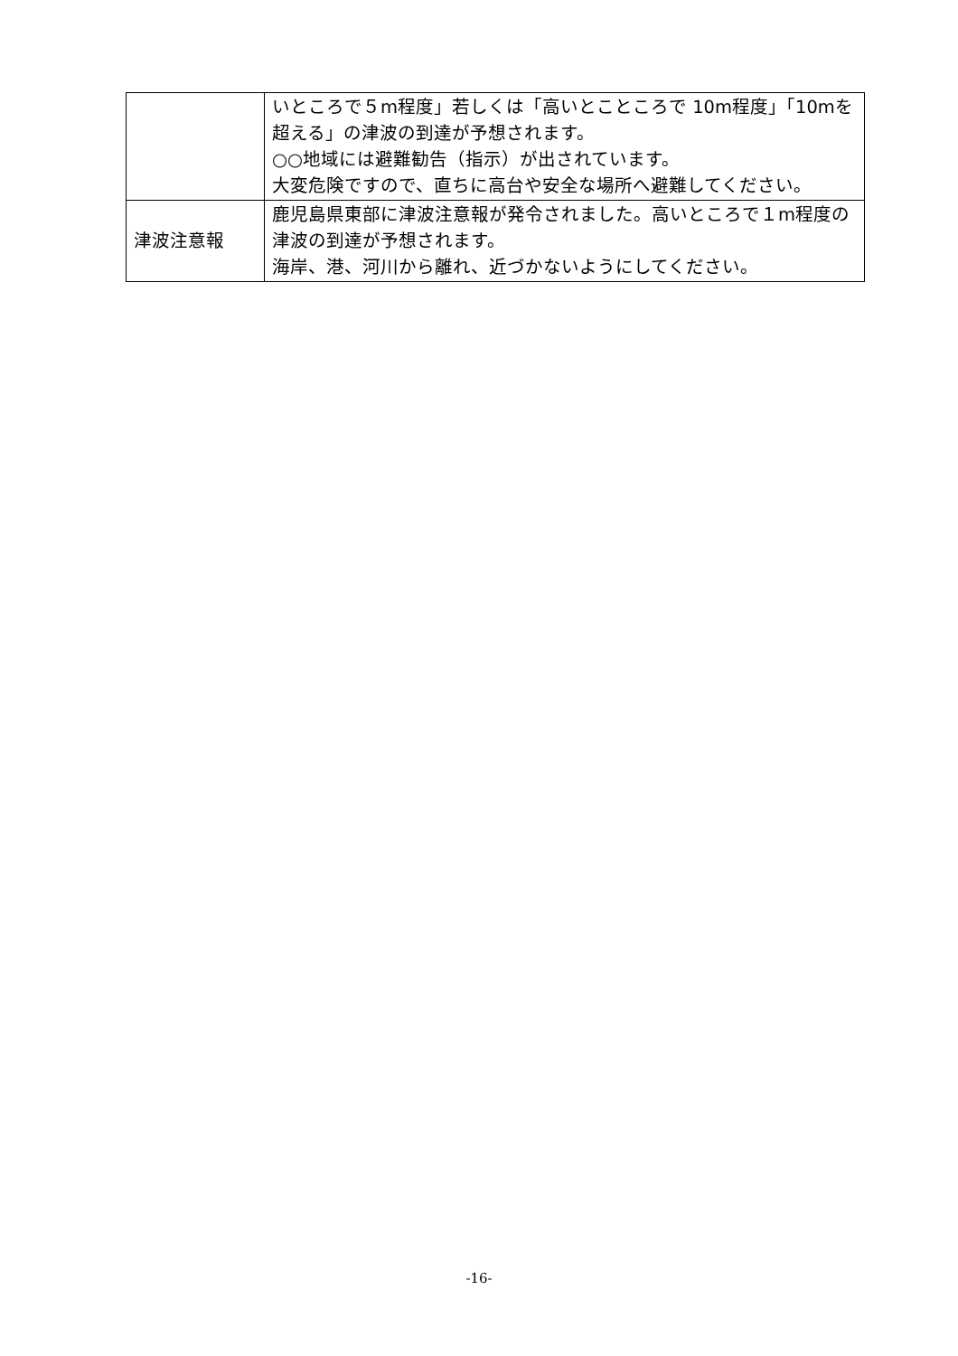| | いところで５m程度」若しくは「高いとこところで 10m程度」「10mを超える」の津波の到達が予想されます。 ○○地域には避難勧告（指示）が出されています。 大変危険ですので、直ちに高台や安全な場所へ避難してください。 |
| 津波注意報 | 鹿児島県東部に津波注意報が発令されました。高いところで１m程度の津波の到達が予想されます。 海岸、港、河川から離れ、近づかないようにしてください。 |
-16-